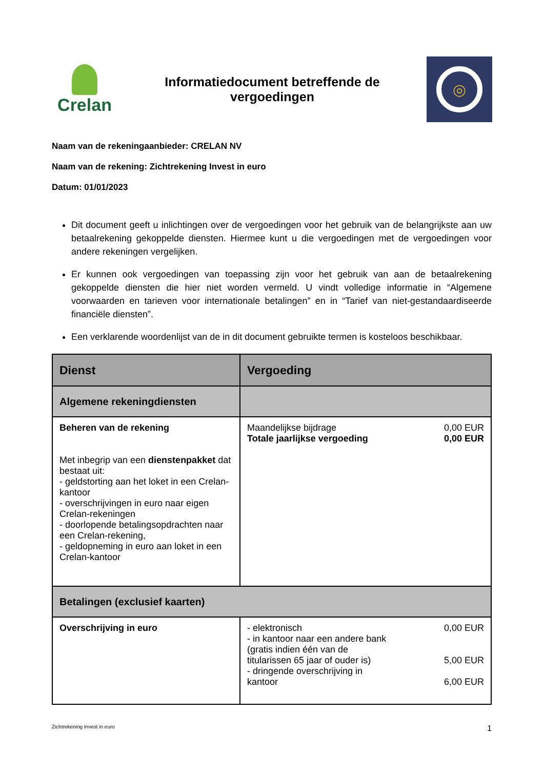Crelan
Informatiedocument betreffende de
vergoedingen
◎
Naam van de rekeningaanbieder: CRELAN NV
Naam van de rekening: Zichtrekening Invest in euro
Datum: 01/01/2023
Dit document geeft u inlichtingen over de vergoedingen voor het gebruik van de belangrijkste aan uw betaalrekening gekoppelde diensten. Hiermee kunt u die vergoedingen met de vergoedingen voor andere rekeningen vergelijken.
Er kunnen ook vergoedingen van toepassing zijn voor het gebruik van aan de betaalrekening gekoppelde diensten die hier niet worden vermeld. U vindt volledige informatie in “Algemene voorwaarden en tarieven voor internationale betalingen” en in “Tarief van niet-gestandaardiseerde financiële diensten”.
Een verklarende woordenlijst van de in dit document gebruikte termen is kosteloos beschikbaar.
| Dienst | Vergoeding |
| --- | --- |
| Algemene rekeningdiensten | |
| Beheren van de rekening Met inbegrip van een dienstenpakket dat bestaat uit: - geldstorting aan het loket in een Crelan-kantoor - overschrijvingen in euro naar eigen Crelan-rekeningen - doorlopende betalingsopdrachten naar een Crelan-rekening, - geldopneming in euro aan loket in een Crelan-kantoor | Maandelijkse bijdrage 0,00 EUR Totale jaarlijkse vergoeding 0,00 EUR |
| Betalingen (exclusief kaarten) | |
| Overschrijving in euro | - elektronisch 0,00 EUR - in kantoor naar een andere bank (gratis indien één van de titularissen 65 jaar of ouder is) 5,00 EUR - dringende overschrijving in kantoor 6,00 EUR |
Zichtrekening Invest in euro 1